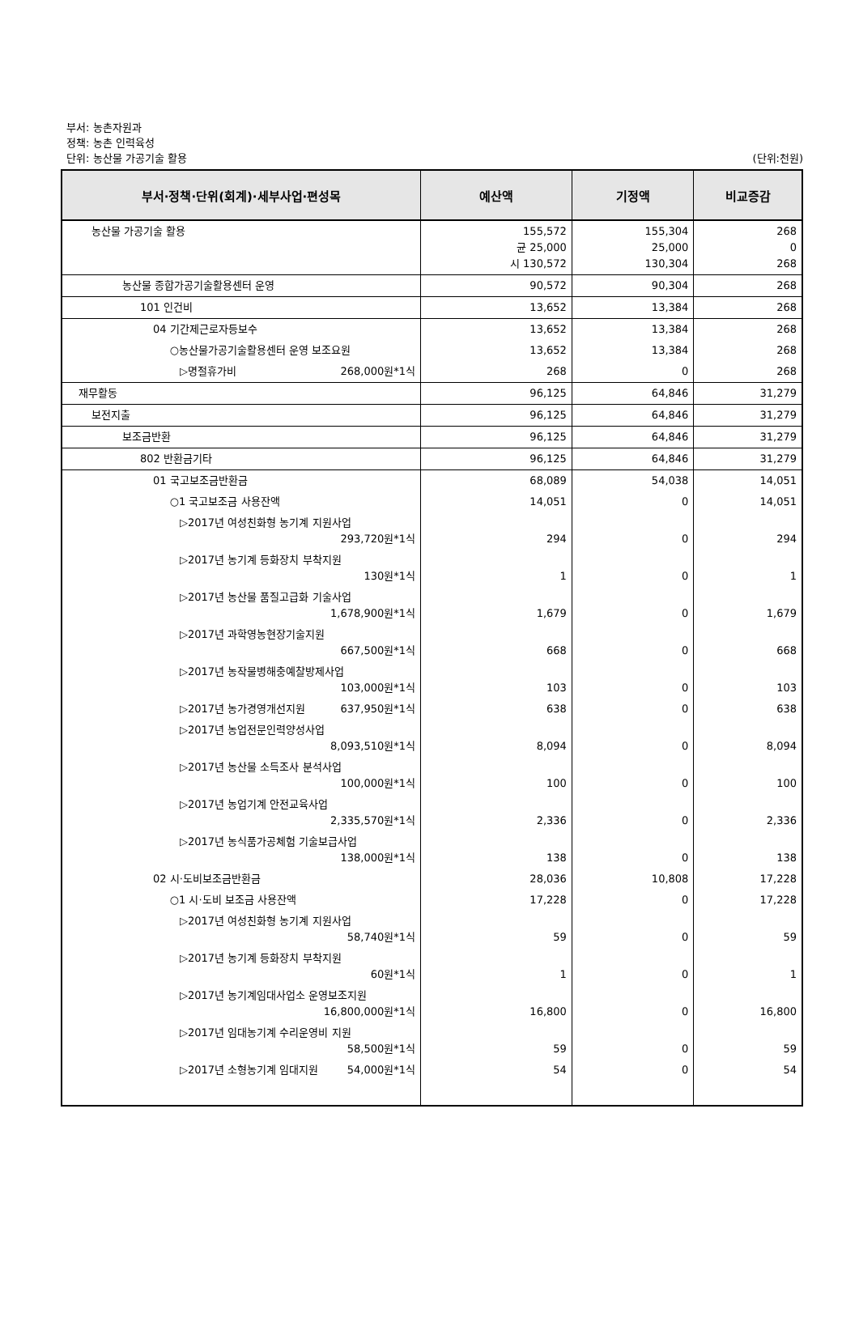부서: 농촌자원과
정책: 농촌 인력육성
단위: 농산물 가공기술 활용
(단위:천원)
| 부서·정책·단위(회계)·세부사업·편성목 | 예산액 | 기정액 | 비교증감 |
| --- | --- | --- | --- |
| 농산물 가공기술 활용 | 155,572 균 25,000 시 130,572 | 155,304 25,000 130,304 | 268 0 268 |
| 농산물 종합가공기술활용센터 운영 | 90,572 | 90,304 | 268 |
| 101 인건비 | 13,652 | 13,384 | 268 |
| 04 기간제근로자등보수 | 13,652 | 13,384 | 268 |
| ○농산물가공기술활용센터 운영 보조요원 | 13,652 | 13,384 | 268 |
| ▷명절휴가비 268,000원*1식 | 268 | 0 | 268 |
| 재무활동 | 96,125 | 64,846 | 31,279 |
| 보전지출 | 96,125 | 64,846 | 31,279 |
| 보조금반환 | 96,125 | 64,846 | 31,279 |
| 802 반환금기타 | 96,125 | 64,846 | 31,279 |
| 01 국고보조금반환금 | 68,089 | 54,038 | 14,051 |
| ○1 국고보조금 사용잔액 | 14,051 | 0 | 14,051 |
| ▷2017년 여성친화형 농기계 지원사업 293,720원*1식 | 294 | 0 | 294 |
| ▷2017년 농기계 등화장치 부착지원 130원*1식 | 1 | 0 | 1 |
| ▷2017년 농산물 품질고급화 기술사업 1,678,900원*1식 | 1,679 | 0 | 1,679 |
| ▷2017년 과학영농현장기술지원 667,500원*1식 | 668 | 0 | 668 |
| ▷2017년 농작물병해충예찰방제사업 103,000원*1식 | 103 | 0 | 103 |
| ▷2017년 농가경영개선지원 637,950원*1식 | 638 | 0 | 638 |
| ▷2017년 농업전문인력양성사업 8,093,510원*1식 | 8,094 | 0 | 8,094 |
| ▷2017년 농산물 소득조사 분석사업 100,000원*1식 | 100 | 0 | 100 |
| ▷2017년 농업기계 안전교육사업 2,335,570원*1식 | 2,336 | 0 | 2,336 |
| ▷2017년 농식품가공체험 기술보급사업 138,000원*1식 | 138 | 0 | 138 |
| 02 시·도비보조금반환금 | 28,036 | 10,808 | 17,228 |
| ○1 시·도비 보조금 사용잔액 | 17,228 | 0 | 17,228 |
| ▷2017년 여성친화형 농기계 지원사업 58,740원*1식 | 59 | 0 | 59 |
| ▷2017년 농기계 등화장치 부착지원 60원*1식 | 1 | 0 | 1 |
| ▷2017년 농기계임대사업소 운영보조지원 16,800,000원*1식 | 16,800 | 0 | 16,800 |
| ▷2017년 임대농기계 수리운영비 지원 58,500원*1식 | 59 | 0 | 59 |
| ▷2017년 소형농기계 임대지원 54,000원*1식 | 54 | 0 | 54 |